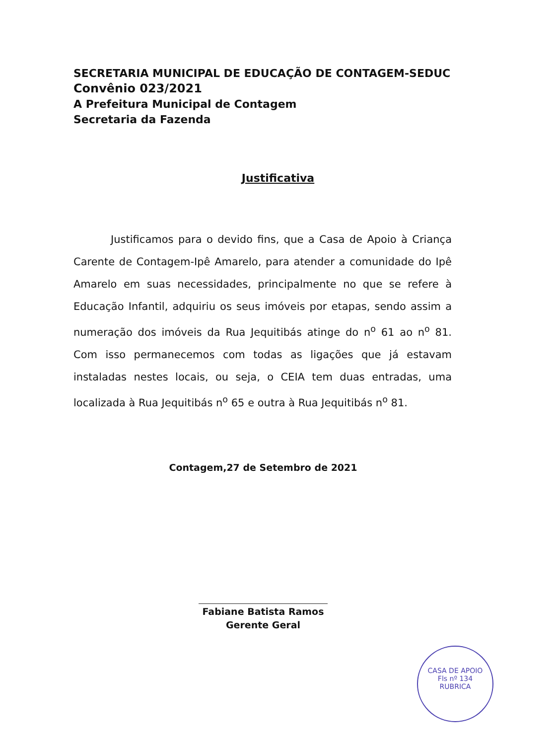SECRETARIA MUNICIPAL DE EDUCAÇÃO DE CONTAGEM-SEDUC
Convênio 023/2021
A Prefeitura Municipal de Contagem
Secretaria da Fazenda
Justificativa
Justificamos para o devido fins, que a Casa de Apoio à Criança Carente de Contagem-Ipê Amarelo, para atender a comunidade do Ipê Amarelo em suas necessidades, principalmente no que se refere à Educação Infantil, adquiriu os seus imóveis por etapas, sendo assim a numeração dos imóveis da Rua Jequitibás atinge do n<sup>o</sup> 61 ao n<sup>o</sup> 81. Com isso permanecemos com todas as ligações que já estavam instaladas nestes locais, ou seja, o CEIA tem duas entradas, uma localizada à Rua Jequitibás n<sup>o</sup> 65 e outra à Rua Jequitibás n<sup>o</sup> 81.
Contagem,27 de Setembro de 2021
Fabiane Batista Ramos
Gerente Geral
CASA DE APOIO
Fls nº 134
RUBRICA